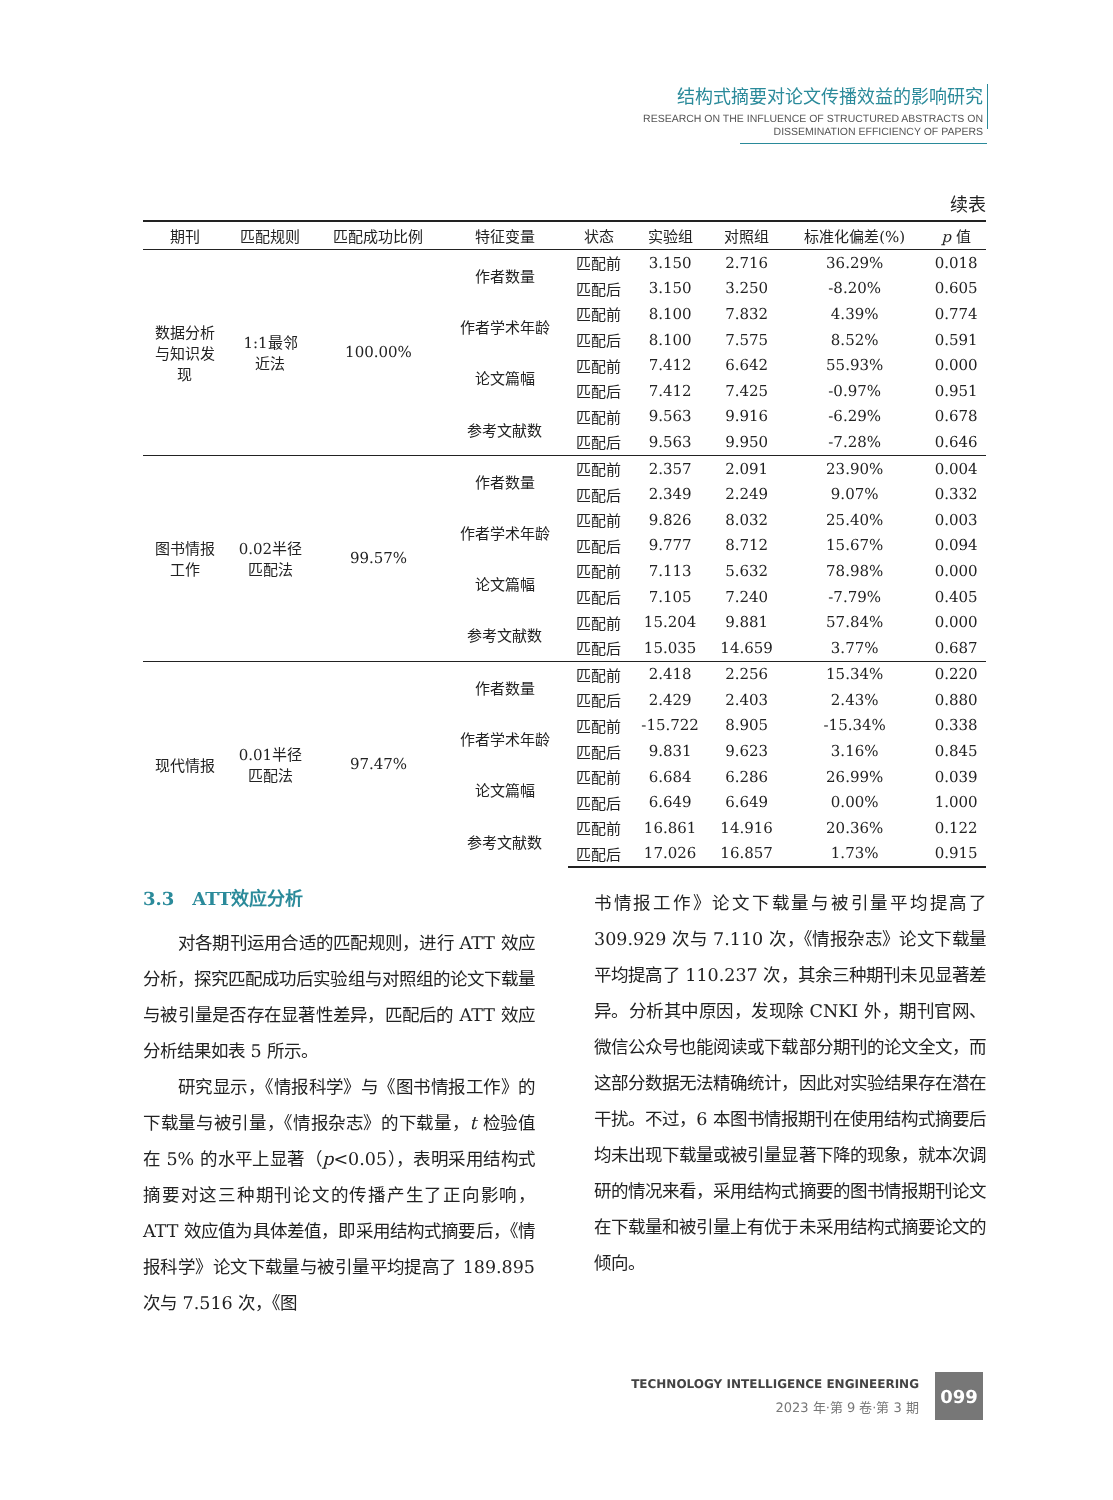结构式摘要对论文传播效益的影响研究
RESEARCH ON THE INFLUENCE OF STRUCTURED ABSTRACTS ON
DISSEMINATION EFFICIENCY OF PAPERS
续表
| 期刊 | 匹配规则 | 匹配成功比例 | 特征变量 | 状态 | 实验组 | 对照组 | 标准化偏差(%) | p 值 |
| --- | --- | --- | --- | --- | --- | --- | --- | --- |
| 数据分析 与知识发 现 | 1:1最邻 近法 | 100.00% | 作者数量 | 匹配前 | 3.150 | 2.716 | 36.29% | 0.018 |
| | | | | 匹配后 | 3.150 | 3.250 | -8.20% | 0.605 |
| | | | 作者学术年龄 | 匹配前 | 8.100 | 7.832 | 4.39% | 0.774 |
| | | | | 匹配后 | 8.100 | 7.575 | 8.52% | 0.591 |
| | | | 论文篇幅 | 匹配前 | 7.412 | 6.642 | 55.93% | 0.000 |
| | | | | 匹配后 | 7.412 | 7.425 | -0.97% | 0.951 |
| | | | 参考文献数 | 匹配前 | 9.563 | 9.916 | -6.29% | 0.678 |
| | | | | 匹配后 | 9.563 | 9.950 | -7.28% | 0.646 |
| 图书情报 工作 | 0.02半径 匹配法 | 99.57% | 作者数量 | 匹配前 | 2.357 | 2.091 | 23.90% | 0.004 |
| | | | | 匹配后 | 2.349 | 2.249 | 9.07% | 0.332 |
| | | | 作者学术年龄 | 匹配前 | 9.826 | 8.032 | 25.40% | 0.003 |
| | | | | 匹配后 | 9.777 | 8.712 | 15.67% | 0.094 |
| | | | 论文篇幅 | 匹配前 | 7.113 | 5.632 | 78.98% | 0.000 |
| | | | | 匹配后 | 7.105 | 7.240 | -7.79% | 0.405 |
| | | | 参考文献数 | 匹配前 | 15.204 | 9.881 | 57.84% | 0.000 |
| | | | | 匹配后 | 15.035 | 14.659 | 3.77% | 0.687 |
| 现代情报 | 0.01半径 匹配法 | 97.47% | 作者数量 | 匹配前 | 2.418 | 2.256 | 15.34% | 0.220 |
| | | | | 匹配后 | 2.429 | 2.403 | 2.43% | 0.880 |
| | | | 作者学术年龄 | 匹配前 | -15.722 | 8.905 | -15.34% | 0.338 |
| | | | | 匹配后 | 9.831 | 9.623 | 3.16% | 0.845 |
| | | | 论文篇幅 | 匹配前 | 6.684 | 6.286 | 26.99% | 0.039 |
| | | | | 匹配后 | 6.649 | 6.649 | 0.00% | 1.000 |
| | | | 参考文献数 | 匹配前 | 16.861 | 14.916 | 20.36% | 0.122 |
| | | | | 匹配后 | 17.026 | 16.857 | 1.73% | 0.915 |
3.3　ATT效应分析
对各期刊运用合适的匹配规则，进行 ATT 效应分析，探究匹配成功后实验组与对照组的论文下载量与被引量是否存在显著性差异，匹配后的 ATT 效应分析结果如表 5 所示。
研究显示，《情报科学》与《图书情报工作》的下载量与被引量，《情报杂志》的下载量，t 检验值在 5% 的水平上显著（p<0.05），表明采用结构式摘要对这三种期刊论文的传播产生了正向影响，ATT 效应值为具体差值，即采用结构式摘要后，《情报科学》论文下载量与被引量平均提高了 189.895 次与 7.516 次，《图
书情报工作》论文下载量与被引量平均提高了 309.929 次与 7.110 次，《情报杂志》论文下载量平均提高了 110.237 次，其余三种期刊未见显著差异。分析其中原因，发现除 CNKI 外，期刊官网、微信公众号也能阅读或下载部分期刊的论文全文，而这部分数据无法精确统计，因此对实验结果存在潜在干扰。不过，6 本图书情报期刊在使用结构式摘要后均未出现下载量或被引量显著下降的现象，就本次调研的情况来看，采用结构式摘要的图书情报期刊论文在下载量和被引量上有优于未采用结构式摘要论文的倾向。
TECHNOLOGY INTELLIGENCE ENGINEERING
2023 年·第 9 卷·第 3 期
099